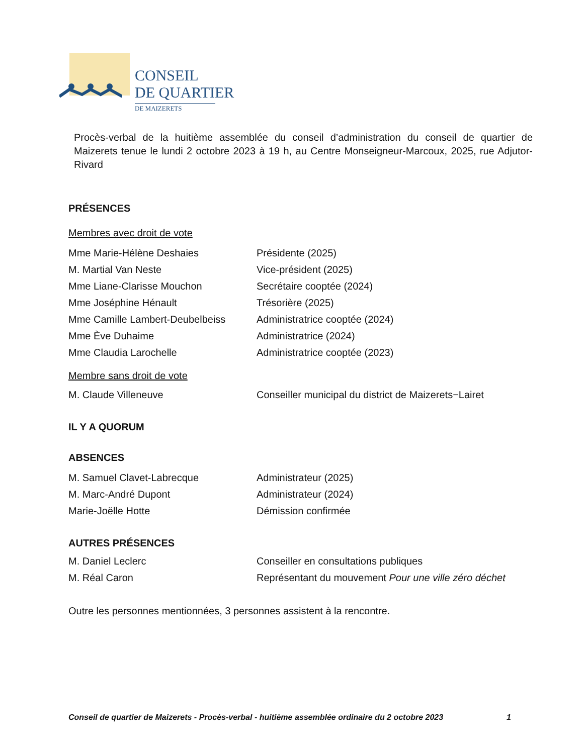CONSEIL
DE QUARTIER
DE MAIZERETS
Procès-verbal de la huitième assemblée du conseil d’administration du conseil de quartier de Maizerets tenue le lundi 2 octobre 2023 à 19 h, au Centre Monseigneur-Marcoux, 2025, rue Adjutor-Rivard
PRÉSENCES
Membres avec droit de vote
Mme Marie-Hélène Deshaies Présidente (2025)
M. Martial Van Neste Vice-président (2025)
Mme Liane-Clarisse Mouchon Secrétaire cooptée (2024)
Mme Joséphine Hénault Trésorière (2025)
Mme Camille Lambert-Deubelbeiss Administratrice cooptée (2024)
Mme Ève Duhaime Administratrice (2024)
Mme Claudia Larochelle Administratrice cooptée (2023)
Membre sans droit de vote
M. Claude Villeneuve Conseiller municipal du district de Maizerets−Lairet
IL Y A QUORUM
ABSENCES
M. Samuel Clavet-Labrecque Administrateur (2025)
M. Marc-André Dupont Administrateur (2024)
Marie-Joëlle Hotte Démission confirmée
AUTRES PRÉSENCES
M. Daniel Leclerc Conseiller en consultations publiques
M. Réal Caron Représentant du mouvement Pour une ville zéro déchet
Outre les personnes mentionnées, 3 personnes assistent à la rencontre.
Conseil de quartier de Maizerets - Procès-verbal - huitième assemblée ordinaire du 2 octobre 2023 1